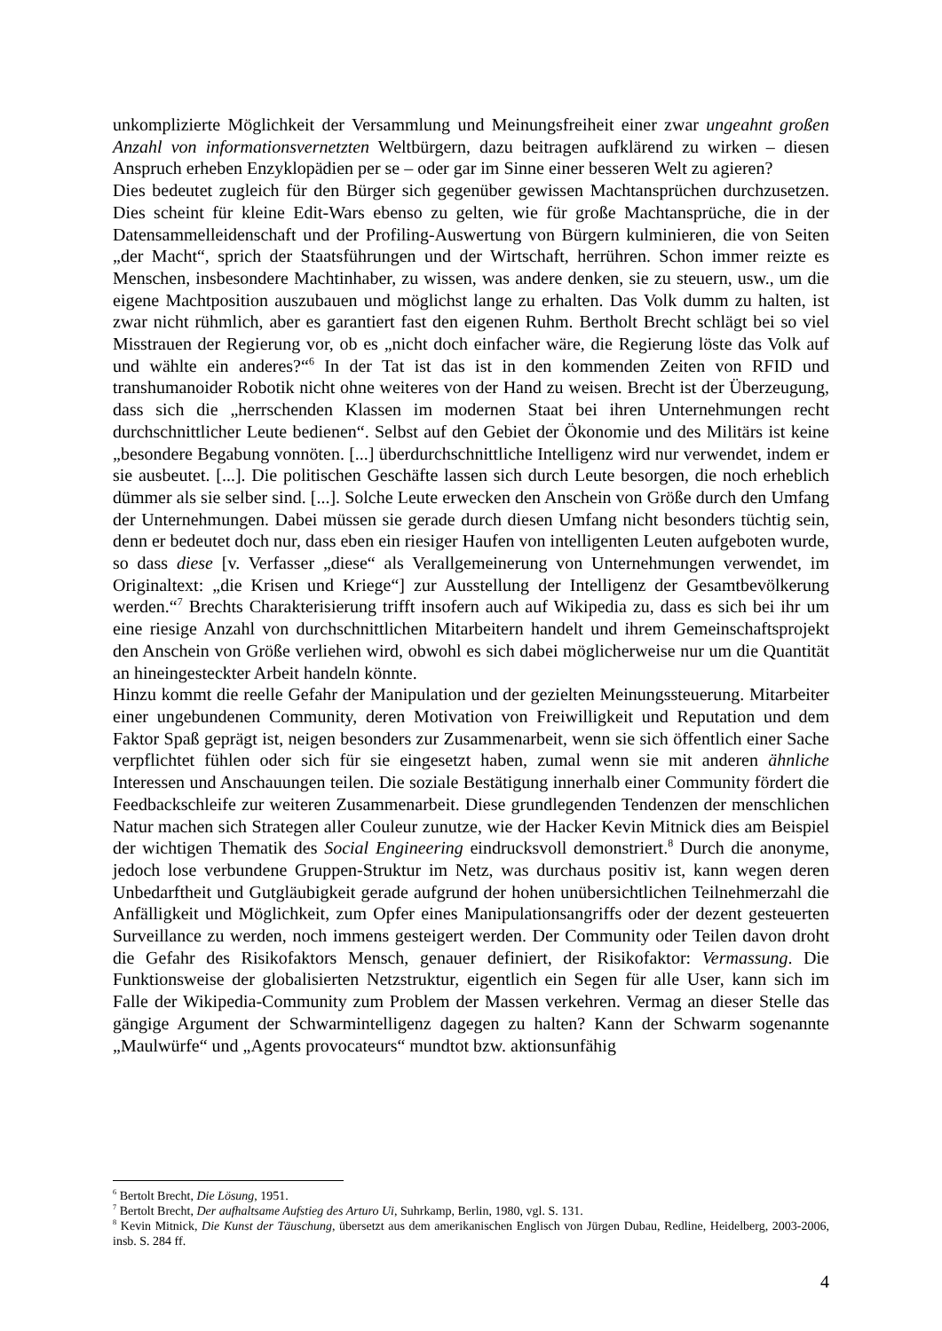unkomplizierte Möglichkeit der Versammlung und Meinungsfreiheit einer zwar ungeahnt großen Anzahl von informationsvernetzten Weltbürgern, dazu beitragen aufklärend zu wirken – diesen Anspruch erheben Enzyklopädien per se – oder gar im Sinne einer besseren Welt zu agieren?
Dies bedeutet zugleich für den Bürger sich gegenüber gewissen Machtansprüchen durchzusetzen. Dies scheint für kleine Edit-Wars ebenso zu gelten, wie für große Machtansprüche, die in der Datensammelleidenschaft und der Profiling-Auswertung von Bürgern kulminieren, die von Seiten „der Macht“, sprich der Staatsführungen und der Wirtschaft, herrühren. Schon immer reizte es Menschen, insbesondere Machtinhaber, zu wissen, was andere denken, sie zu steuern, usw., um die eigene Machtposition auszubauen und möglichst lange zu erhalten. Das Volk dumm zu halten, ist zwar nicht rühmlich, aber es garantiert fast den eigenen Ruhm. Bertholt Brecht schlägt bei so viel Misstrauen der Regierung vor, ob es „nicht doch einfacher wäre, die Regierung löste das Volk auf und wählte ein anderes?“<sup>6</sup> In der Tat ist das ist in den kommenden Zeiten von RFID und transhumanoider Robotik nicht ohne weiteres von der Hand zu weisen. Brecht ist der Überzeugung, dass sich die „herrschenden Klassen im modernen Staat bei ihren Unternehmungen recht durchschnittlicher Leute bedienen“. Selbst auf den Gebiet der Ökonomie und des Militärs ist keine „besondere Begabung vonnöten. [...] überdurchschnittliche Intelligenz wird nur verwendet, indem er sie ausbeutet. [...]. Die politischen Geschäfte lassen sich durch Leute besorgen, die noch erheblich dümmer als sie selber sind. [...]. Solche Leute erwecken den Anschein von Größe durch den Umfang der Unternehmungen. Dabei müssen sie gerade durch diesen Umfang nicht besonders tüchtig sein, denn er bedeutet doch nur, dass eben ein riesiger Haufen von intelligenten Leuten aufgeboten wurde, so dass diese [v. Verfasser „diese“ als Verallgemeinerung von Unternehmungen verwendet, im Originaltext: „die Krisen und Kriege“] zur Ausstellung der Intelligenz der Gesamtbevölkerung werden.“<sup>7</sup> Brechts Charakterisierung trifft insofern auch auf Wikipedia zu, dass es sich bei ihr um eine riesige Anzahl von durchschnittlichen Mitarbeitern handelt und ihrem Gemeinschaftsprojekt den Anschein von Größe verliehen wird, obwohl es sich dabei möglicherweise nur um die Quantität an hineingesteckter Arbeit handeln könnte.
Hinzu kommt die reelle Gefahr der Manipulation und der gezielten Meinungssteuerung. Mitarbeiter einer ungebundenen Community, deren Motivation von Freiwilligkeit und Reputation und dem Faktor Spaß geprägt ist, neigen besonders zur Zusammenarbeit, wenn sie sich öffentlich einer Sache verpflichtet fühlen oder sich für sie eingesetzt haben, zumal wenn sie mit anderen ähnliche Interessen und Anschauungen teilen. Die soziale Bestätigung innerhalb einer Community fördert die Feedbackschleife zur weiteren Zusammenarbeit. Diese grundlegenden Tendenzen der menschlichen Natur machen sich Strategen aller Couleur zunutze, wie der Hacker Kevin Mitnick dies am Beispiel der wichtigen Thematik des Social Engineering eindrucksvoll demonstriert.<sup>8</sup> Durch die anonyme, jedoch lose verbundene Gruppen-Struktur im Netz, was durchaus positiv ist, kann wegen deren Unbedarftheit und Gutgläubigkeit gerade aufgrund der hohen unübersichtlichen Teilnehmerzahl die Anfälligkeit und Möglichkeit, zum Opfer eines Manipulationsangriffs oder der dezent gesteuerten Surveillance zu werden, noch immens gesteigert werden. Der Community oder Teilen davon droht die Gefahr des Risikofaktors Mensch, genauer definiert, der Risikofaktor: Vermassung. Die Funktionsweise der globalisierten Netzstruktur, eigentlich ein Segen für alle User, kann sich im Falle der Wikipedia-Community zum Problem der Massen verkehren. Vermag an dieser Stelle das gängige Argument der Schwarmintelligenz dagegen zu halten? Kann der Schwarm sogenannte „Maulwürfe“ und „Agents provocateurs“ mundtot bzw. aktionsunfähig
<sup>6</sup> Bertolt Brecht, Die Lösung, 1951.
<sup>7</sup> Bertolt Brecht, Der aufhaltsame Aufstieg des Arturo Ui, Suhrkamp, Berlin, 1980, vgl. S. 131.
<sup>8</sup> Kevin Mitnick, Die Kunst der Täuschung, übersetzt aus dem amerikanischen Englisch von Jürgen Dubau, Redline, Heidelberg, 2003-2006, insb. S. 284 ff.
4